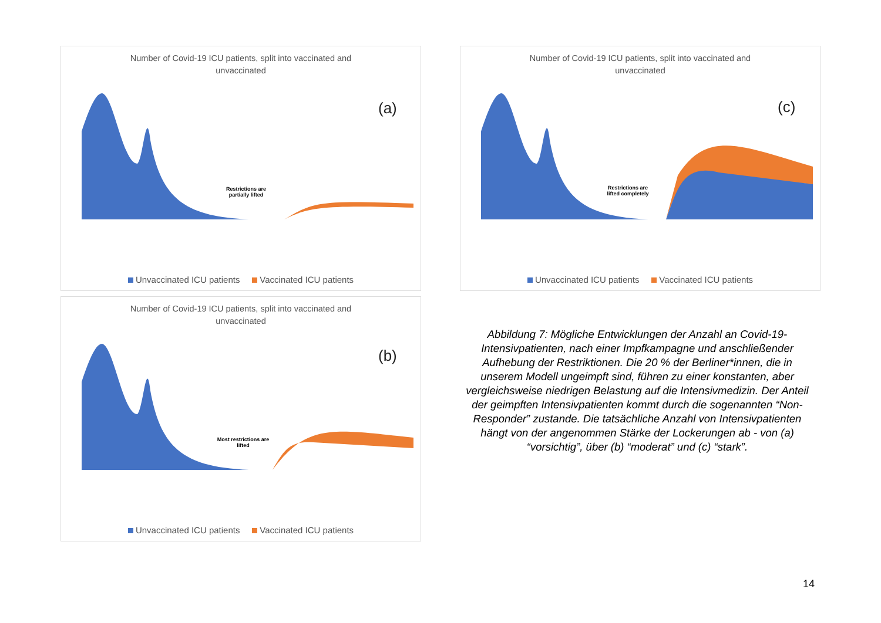Number of Covid-19 ICU patients, split into vaccinated and
unvaccinated
(a)
Restrictions are partially lifted
Unvaccinated ICU patients Vaccinated ICU patients
Number of Covid-19 ICU patients, split into vaccinated and
unvaccinated
(c)
Restrictions are lifted completely
Unvaccinated ICU patients Vaccinated ICU patients
Number of Covid-19 ICU patients, split into vaccinated and
unvaccinated
(b)
Most restrictions are lifted
Unvaccinated ICU patients Vaccinated ICU patients
Abbildung 7: Mögliche Entwicklungen der Anzahl an Covid-19-Intensivpatienten, nach einer Impfkampagne und anschließender Aufhebung der Restriktionen. Die 20 % der Berliner*innen, die in unserem Modell ungeimpft sind, führen zu einer konstanten, aber vergleichsweise niedrigen Belastung auf die Intensivmedizin. Der Anteil der geimpften Intensivpatienten kommt durch die sogenannten “Non-Responder” zustande. Die tatsächliche Anzahl von Intensivpatienten hängt von der angenommen Stärke der Lockerungen ab - von (a) “vorsichtig”, über (b) “moderat” und (c) “stark”.
14